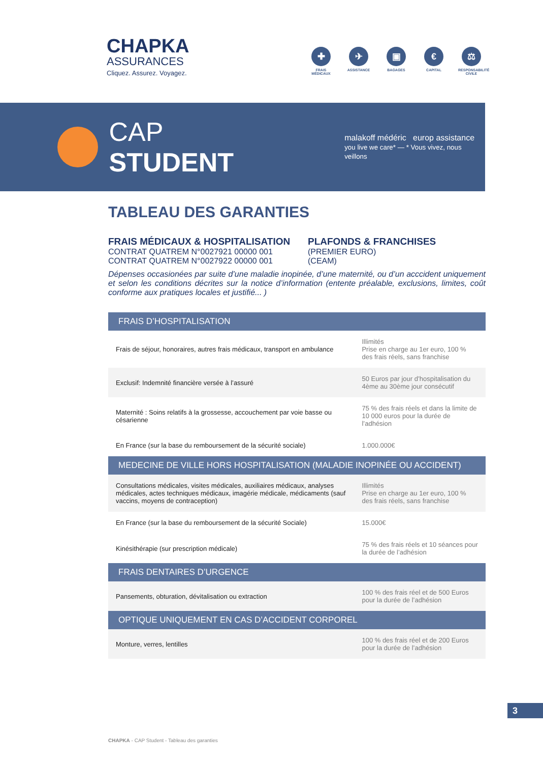CHAPKA
ASSURANCES
Cliquez. Assurez. Voyagez.
✚
FRAIS MÉDICAUX
✈
ASSISTANCE
▣
BAGAGES
€
CAPITAL
⚖
RESPONSABILITÉ CIVILE
CAP STUDENT
malakoff médéric europ assistance
you live we care* — * Vous vivez, nous veillons
TABLEAU DES GARANTIES
FRAIS MÉDICAUX & HOSPITALISATION
CONTRAT QUATREM N°0027921 00000 001
CONTRAT QUATREM N°0027922 00000 001
PLAFONDS & FRANCHISES
(PREMIER EURO)
(CEAM)
Dépenses occasionées par suite d’une maladie inopinée, d’une maternité, ou d’un acccident uniquement et selon les conditions décrites sur la notice d’information (entente préalable, exclusions, limites, coût conforme aux pratiques locales et justifié... )
| FRAIS D’HOSPITALISATION | |
| --- | --- |
| Frais de séjour, honoraires, autres frais médicaux, transport en ambulance | Illimités Prise en charge au 1er euro, 100 % des frais réels, sans franchise |
| Exclusif: Indemnité financière versée à l’assuré | 50 Euros par jour d’hospitalisation du 4ème au 30ème jour consécutif |
| Maternité : Soins relatifs à la grossesse, accouchement par voie basse ou césarienne | 75 % des frais réels et dans la limite de 10 000 euros pour la durée de l’adhésion |
| En France (sur la base du remboursement de la sécurité sociale) | 1.000.000€ |
| MEDECINE DE VILLE HORS HOSPITALISATION (MALADIE INOPINÉE OU ACCIDENT) | |
| Consultations médicales, visites médicales, auxiliaires médicaux, analyses médicales, actes techniques médicaux, imagérie médicale, médicaments (sauf vaccins, moyens de contraception) | Illimités Prise en charge au 1er euro, 100 % des frais réels, sans franchise |
| En France (sur la base du remboursement de la sécurité Sociale) | 15.000€ |
| Kinésithérapie (sur prescription médicale) | 75 % des frais réels et 10 séances pour la durée de l’adhésion |
| FRAIS DENTAIRES D’URGENCE | |
| Pansements, obturation, dévitalisation ou extraction | 100 % des frais réel et de 500 Euros pour la durée de l’adhésion |
| OPTIQUE UNIQUEMENT EN CAS D’ACCIDENT CORPOREL | |
| Monture, verres, lentilles | 100 % des frais réel et de 200 Euros pour la durée de l’adhésion |
3
CHAPKA - CAP Student - Tableau des garanties